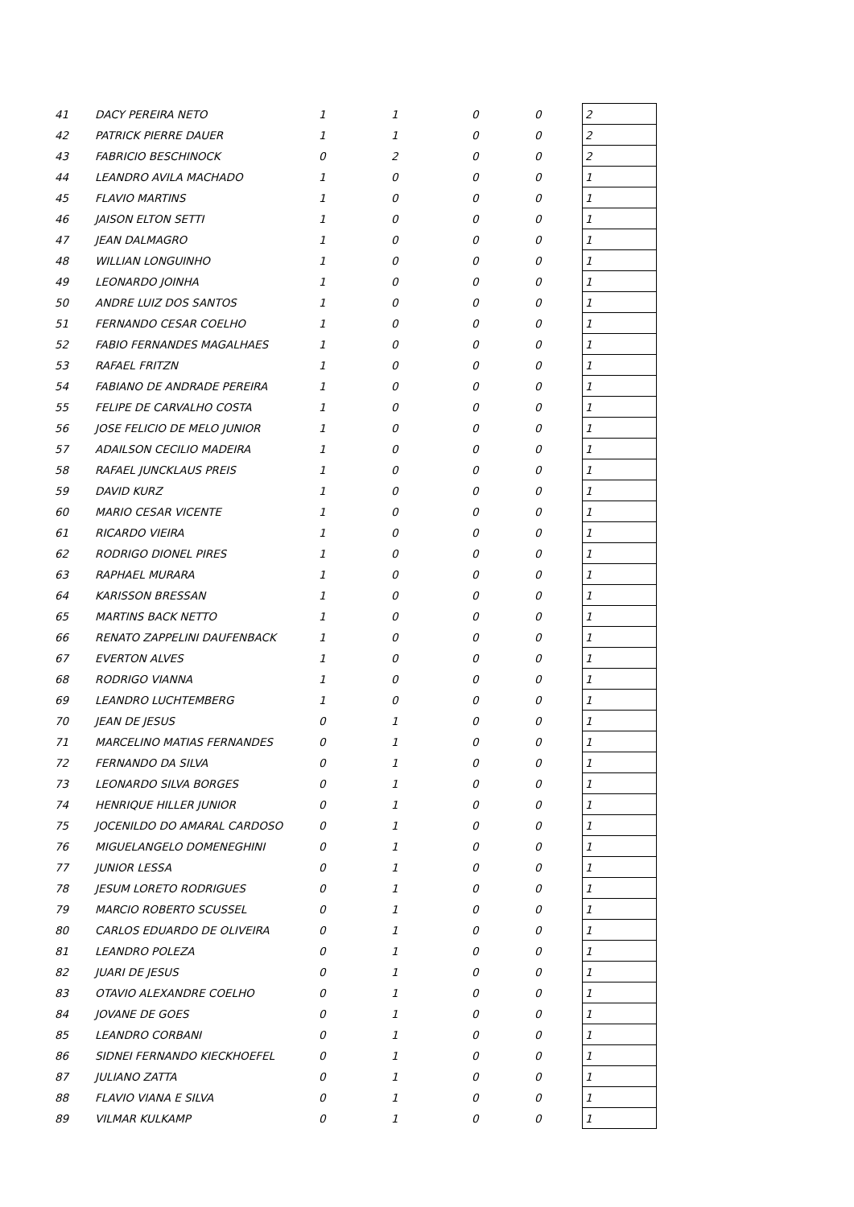| 41 | DACY PEREIRA NETO | 1 | 1 | 0 | 0 | 2 |
| 42 | PATRICK PIERRE DAUER | 1 | 1 | 0 | 0 | 2 |
| 43 | FABRICIO BESCHINOCK | 0 | 2 | 0 | 0 | 2 |
| 44 | LEANDRO AVILA MACHADO | 1 | 0 | 0 | 0 | 1 |
| 45 | FLAVIO MARTINS | 1 | 0 | 0 | 0 | 1 |
| 46 | JAISON ELTON SETTI | 1 | 0 | 0 | 0 | 1 |
| 47 | JEAN DALMAGRO | 1 | 0 | 0 | 0 | 1 |
| 48 | WILLIAN LONGUINHO | 1 | 0 | 0 | 0 | 1 |
| 49 | LEONARDO JOINHA | 1 | 0 | 0 | 0 | 1 |
| 50 | ANDRE LUIZ DOS SANTOS | 1 | 0 | 0 | 0 | 1 |
| 51 | FERNANDO CESAR COELHO | 1 | 0 | 0 | 0 | 1 |
| 52 | FABIO FERNANDES MAGALHAES | 1 | 0 | 0 | 0 | 1 |
| 53 | RAFAEL FRITZN | 1 | 0 | 0 | 0 | 1 |
| 54 | FABIANO DE ANDRADE PEREIRA | 1 | 0 | 0 | 0 | 1 |
| 55 | FELIPE DE CARVALHO COSTA | 1 | 0 | 0 | 0 | 1 |
| 56 | JOSE FELICIO DE MELO JUNIOR | 1 | 0 | 0 | 0 | 1 |
| 57 | ADAILSON CECILIO MADEIRA | 1 | 0 | 0 | 0 | 1 |
| 58 | RAFAEL JUNCKLAUS PREIS | 1 | 0 | 0 | 0 | 1 |
| 59 | DAVID KURZ | 1 | 0 | 0 | 0 | 1 |
| 60 | MARIO CESAR VICENTE | 1 | 0 | 0 | 0 | 1 |
| 61 | RICARDO VIEIRA | 1 | 0 | 0 | 0 | 1 |
| 62 | RODRIGO DIONEL PIRES | 1 | 0 | 0 | 0 | 1 |
| 63 | RAPHAEL MURARA | 1 | 0 | 0 | 0 | 1 |
| 64 | KARISSON BRESSAN | 1 | 0 | 0 | 0 | 1 |
| 65 | MARTINS BACK NETTO | 1 | 0 | 0 | 0 | 1 |
| 66 | RENATO ZAPPELINI DAUFENBACK | 1 | 0 | 0 | 0 | 1 |
| 67 | EVERTON ALVES | 1 | 0 | 0 | 0 | 1 |
| 68 | RODRIGO VIANNA | 1 | 0 | 0 | 0 | 1 |
| 69 | LEANDRO LUCHTEMBERG | 1 | 0 | 0 | 0 | 1 |
| 70 | JEAN DE JESUS | 0 | 1 | 0 | 0 | 1 |
| 71 | MARCELINO MATIAS FERNANDES | 0 | 1 | 0 | 0 | 1 |
| 72 | FERNANDO DA SILVA | 0 | 1 | 0 | 0 | 1 |
| 73 | LEONARDO SILVA BORGES | 0 | 1 | 0 | 0 | 1 |
| 74 | HENRIQUE HILLER JUNIOR | 0 | 1 | 0 | 0 | 1 |
| 75 | JOCENILDO DO AMARAL CARDOSO | 0 | 1 | 0 | 0 | 1 |
| 76 | MIGUELANGELO DOMENEGHINI | 0 | 1 | 0 | 0 | 1 |
| 77 | JUNIOR LESSA | 0 | 1 | 0 | 0 | 1 |
| 78 | JESUM LORETO RODRIGUES | 0 | 1 | 0 | 0 | 1 |
| 79 | MARCIO ROBERTO SCUSSEL | 0 | 1 | 0 | 0 | 1 |
| 80 | CARLOS EDUARDO DE OLIVEIRA | 0 | 1 | 0 | 0 | 1 |
| 81 | LEANDRO POLEZA | 0 | 1 | 0 | 0 | 1 |
| 82 | JUARI DE JESUS | 0 | 1 | 0 | 0 | 1 |
| 83 | OTAVIO ALEXANDRE COELHO | 0 | 1 | 0 | 0 | 1 |
| 84 | JOVANE DE GOES | 0 | 1 | 0 | 0 | 1 |
| 85 | LEANDRO CORBANI | 0 | 1 | 0 | 0 | 1 |
| 86 | SIDNEI FERNANDO KIECKHOEFEL | 0 | 1 | 0 | 0 | 1 |
| 87 | JULIANO ZATTA | 0 | 1 | 0 | 0 | 1 |
| 88 | FLAVIO VIANA E SILVA | 0 | 1 | 0 | 0 | 1 |
| 89 | VILMAR KULKAMP | 0 | 1 | 0 | 0 | 1 |